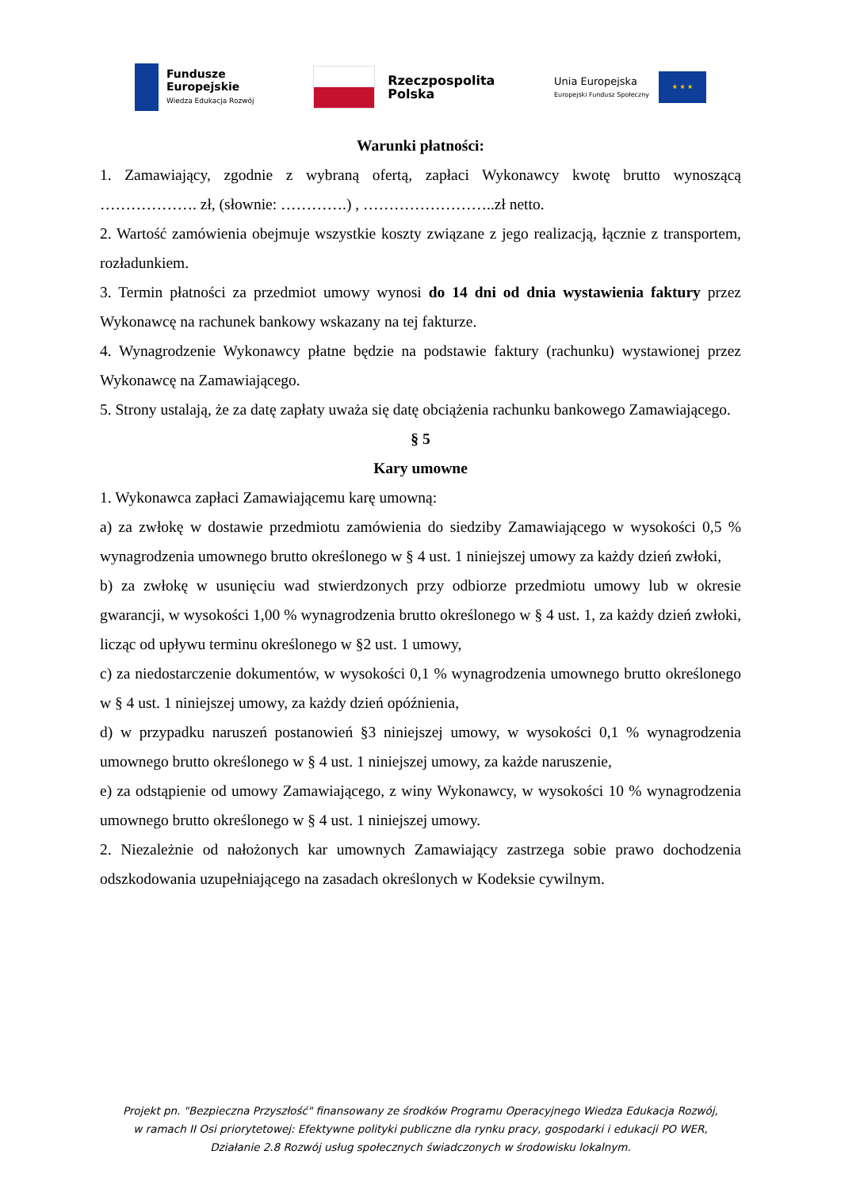Fundusze
Europejskie
Wiedza Edukacja Rozwój
Rzeczpospolita
Polska
Unia Europejska
Europejski Fundusz Społeczny
★ ★ ★
Warunki płatności:
1. Zamawiający, zgodnie z wybraną ofertą, zapłaci Wykonawcy kwotę brutto wynoszącą ………………. zł, (słownie: ………….) , ……………………..zł netto.
2. Wartość zamówienia obejmuje wszystkie koszty związane z jego realizacją, łącznie z transportem, rozładunkiem.
3. Termin płatności za przedmiot umowy wynosi do 14 dni od dnia wystawienia faktury przez Wykonawcę na rachunek bankowy wskazany na tej fakturze.
4. Wynagrodzenie Wykonawcy płatne będzie na podstawie faktury (rachunku) wystawionej przez Wykonawcę na Zamawiającego.
5. Strony ustalają, że za datę zapłaty uważa się datę obciążenia rachunku bankowego Zamawiającego.
§ 5
Kary umowne
1. Wykonawca zapłaci Zamawiającemu karę umowną:
a) za zwłokę w dostawie przedmiotu zamówienia do siedziby Zamawiającego w wysokości 0,5 % wynagrodzenia umownego brutto określonego w § 4 ust. 1 niniejszej umowy za każdy dzień zwłoki,
b) za zwłokę w usunięciu wad stwierdzonych przy odbiorze przedmiotu umowy lub w okresie gwarancji, w wysokości 1,00 % wynagrodzenia brutto określonego w § 4 ust. 1, za każdy dzień zwłoki, licząc od upływu terminu określonego w §2 ust. 1 umowy,
c) za niedostarczenie dokumentów, w wysokości 0,1 % wynagrodzenia umownego brutto określonego w § 4 ust. 1 niniejszej umowy, za każdy dzień opóźnienia,
d) w przypadku naruszeń postanowień §3 niniejszej umowy, w wysokości 0,1 % wynagrodzenia umownego brutto określonego w § 4 ust. 1 niniejszej umowy, za każde naruszenie,
e) za odstąpienie od umowy Zamawiającego, z winy Wykonawcy, w wysokości 10 % wynagrodzenia umownego brutto określonego w § 4 ust. 1 niniejszej umowy.
2. Niezależnie od nałożonych kar umownych Zamawiający zastrzega sobie prawo dochodzenia odszkodowania uzupełniającego na zasadach określonych w Kodeksie cywilnym.
Projekt pn. "Bezpieczna Przyszłość" finansowany ze środków Programu Operacyjnego Wiedza Edukacja Rozwój,
w ramach II Osi priorytetowej: Efektywne polityki publiczne dla rynku pracy, gospodarki i edukacji PO WER,
Działanie 2.8 Rozwój usług społecznych świadczonych w środowisku lokalnym.